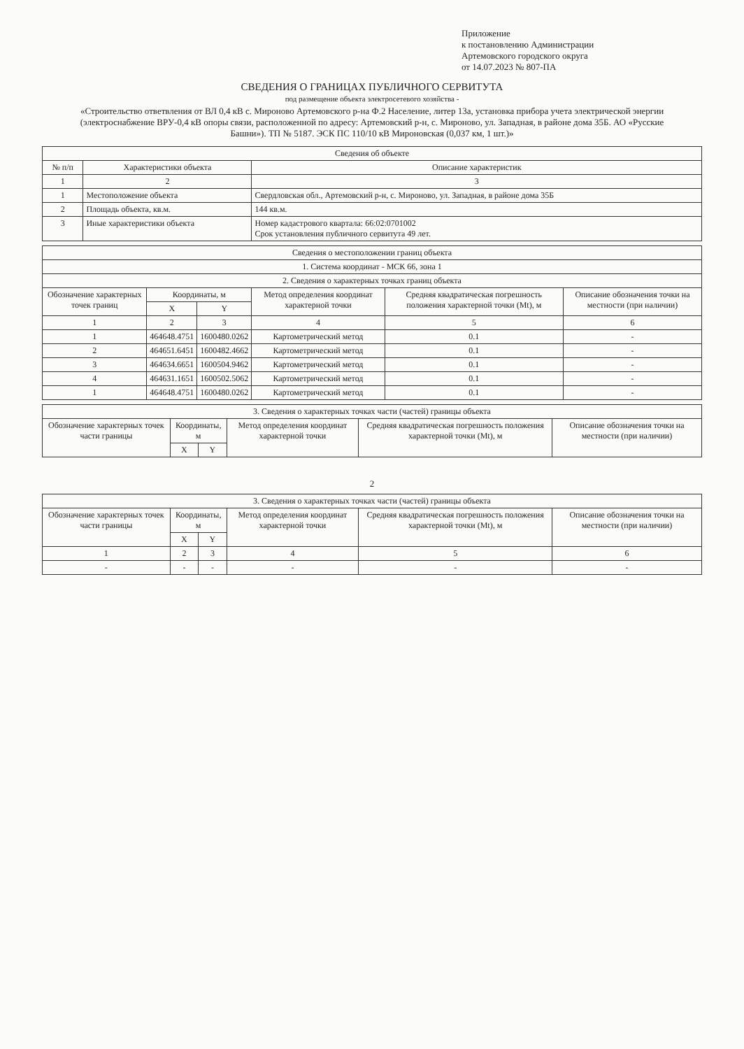Приложение
к постановлению Администрации
Артемовского городского округа
от 14.07.2023 № 807-ПА
СВЕДЕНИЯ О ГРАНИЦАХ ПУБЛИЧНОГО СЕРВИТУТА
под размещение объекта электросетевого хозяйства -
«Строительство ответвления от ВЛ 0,4 кВ с. Мироново Артемовского р-на Ф.2 Население, литер 13а, установка прибора учета электрической энергии (электроснабжение ВРУ-0,4 кВ опоры связи, расположенной по адресу: Артемовский р-н, с. Мироново, ул. Западная, в районе дома 35Б. АО «Русские Башни»). ТП № 5187. ЭСК ПС 110/10 кВ Мироновская (0,037 км, 1 шт.)»
| Сведения об объекте | | |
| --- | --- | --- |
| № п/п | Характеристики объекта | Описание характеристик |
| 1 | 2 | 3 |
| 1 | Местоположение объекта | Свердловская обл., Артемовский р-н, с. Мироново, ул. Западная, в районе дома 35Б |
| 2 | Площадь объекта, кв.м. | 144 кв.м. |
| 3 | Иные характеристики объекта | Номер кадастрового квартала: 66:02:0701002 Срок установления публичного сервитута 49 лет. |
| Сведения о местоположении границ объекта | | | | | |
| --- | --- | --- | --- | --- | --- |
| 1. Система координат - МСК 66, зона 1 | | | | | |
| 2. Сведения о характерных точках границ объекта | | | | | |
| Обозначение характерных точек границ | Координаты, м | | Метод определения координат характерной точки | Средняя квадратическая погрешность положения характерной точки (Mt), м | Описание обозначения точки на местности (при наличии) |
| | X | Y | | | |
| 1 | 2 | 3 | 4 | 5 | 6 |
| 1 | 464648.4751 | 1600480.0262 | Картометрический метод | 0.1 | - |
| 2 | 464651.6451 | 1600482.4662 | Картометрический метод | 0.1 | - |
| 3 | 464634.6651 | 1600504.9462 | Картометрический метод | 0.1 | - |
| 4 | 464631.1651 | 1600502.5062 | Картометрический метод | 0.1 | - |
| 1 | 464648.4751 | 1600480.0262 | Картометрический метод | 0.1 | - |
| 3. Сведения о характерных точках части (частей) границы объекта | | | | | |
| --- | --- | --- | --- | --- | --- |
| Обозначение характерных точек части границы | Координаты, м | | Метод определения координат характерной точки | Средняя квадратическая погрешность положения характерной точки (Mt), м | Описание обозначения точки на местности (при наличии) |
| | X | Y | | | |
2
| 3. Сведения о характерных точках части (частей) границы объекта | | | | | |
| --- | --- | --- | --- | --- | --- |
| Обозначение характерных точек части границы | Координаты, м | | Метод определения координат характерной точки | Средняя квадратическая погрешность положения характерной точки (Mt), м | Описание обозначения точки на местности (при наличии) |
| | X | Y | | | |
| 1 | 2 | 3 | 4 | 5 | 6 |
| - | - | - | - | - | - |